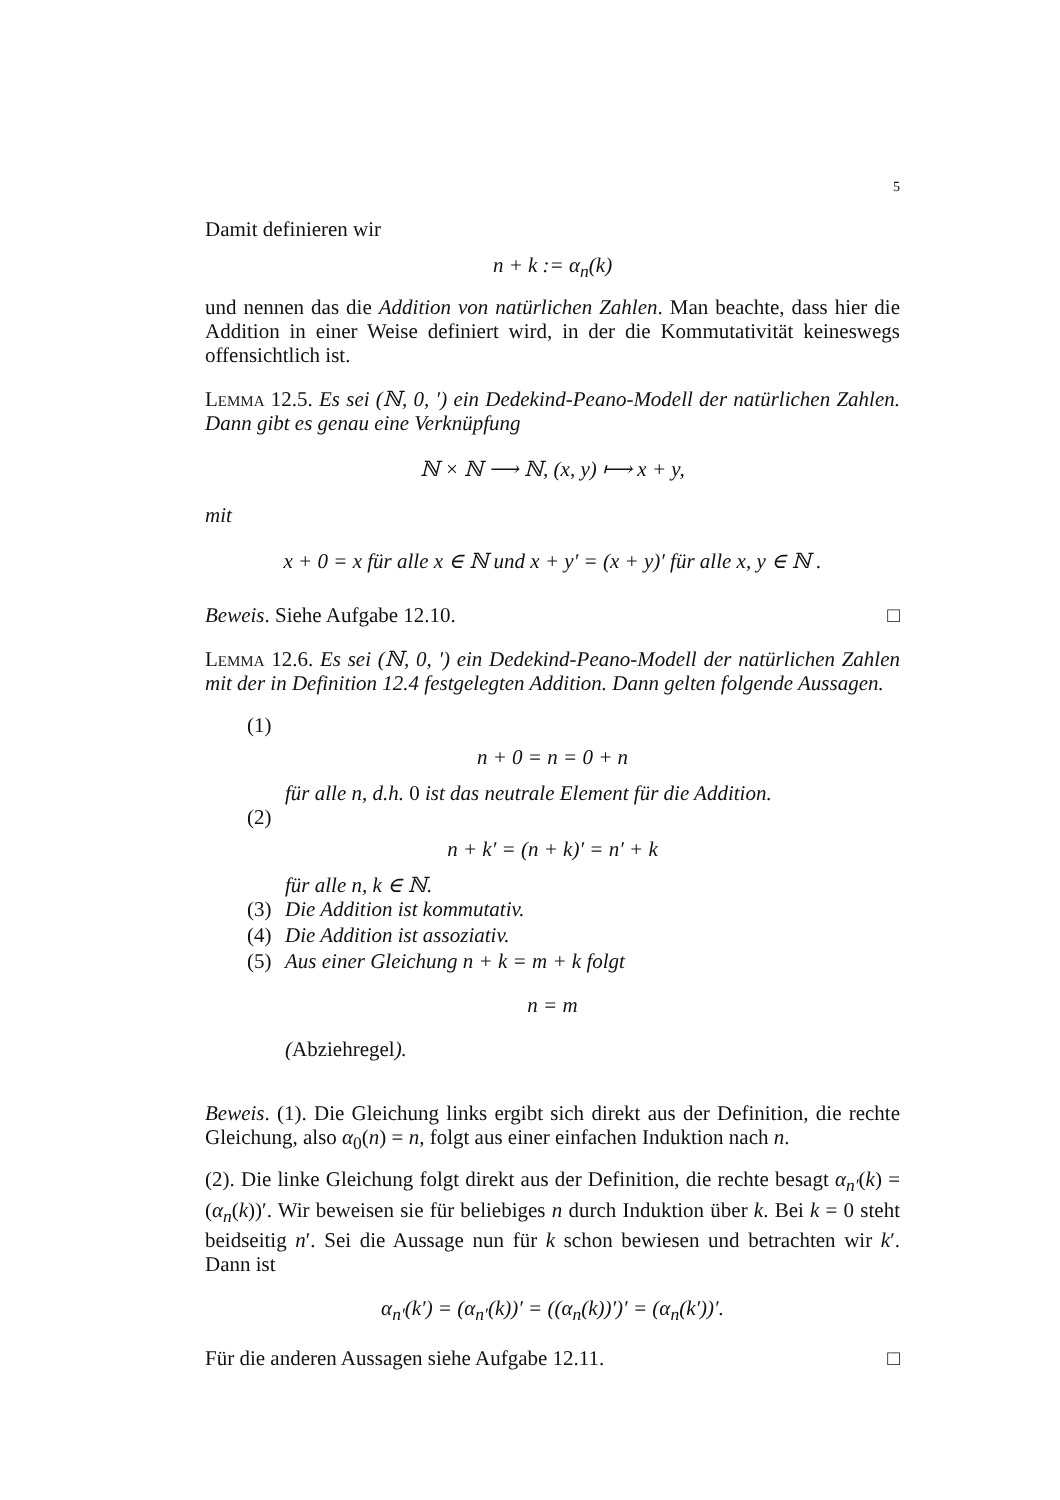5
Damit definieren wir
n + k := α<sub>n</sub>(k)
und nennen das die Addition von natürlichen Zahlen. Man beachte, dass hier die Addition in einer Weise definiert wird, in der die Kommutativität keineswegs offensichtlich ist.
Lemma 12.5. Es sei (ℕ, 0, ′) ein Dedekind-Peano-Modell der natürlichen Zahlen. Dann gibt es genau eine Verknüpfung
ℕ × ℕ ⟶ ℕ, (x, y) ⟼ x + y,
mit
x + 0 = x für alle x ∈ ℕ und x + y′ = (x + y)′ für alle x, y ∈ ℕ .
Beweis. Siehe Aufgabe 12.10. □
Lemma 12.6. Es sei (ℕ, 0, ′) ein Dedekind-Peano-Modell der natürlichen Zahlen mit der in Definition 12.4 festgelegten Addition. Dann gelten folgende Aussagen.
(1)
n + 0 = n = 0 + n
für alle n, d.h. 0 ist das neutrale Element für die Addition.
(2)
n + k′ = (n + k)′ = n′ + k
für alle n, k ∈ ℕ.
(3) Die Addition ist kommutativ.
(4) Die Addition ist assoziativ.
(5) Aus einer Gleichung n + k = m + k folgt
n = m
(Abziehregel).
Beweis. (1). Die Gleichung links ergibt sich direkt aus der Definition, die rechte Gleichung, also α<sub>0</sub>(n) = n, folgt aus einer einfachen Induktion nach n.
(2). Die linke Gleichung folgt direkt aus der Definition, die rechte besagt α<sub>n′</sub>(k) = (α<sub>n</sub>(k))′. Wir beweisen sie für beliebiges n durch Induktion über k. Bei k = 0 steht beidseitig n′. Sei die Aussage nun für k schon bewiesen und betrachten wir k′. Dann ist
α<sub>n′</sub>(k′) = (α<sub>n′</sub>(k))′ = ((α<sub>n</sub>(k))′)′ = (α<sub>n</sub>(k′))′.
Für die anderen Aussagen siehe Aufgabe 12.11. □